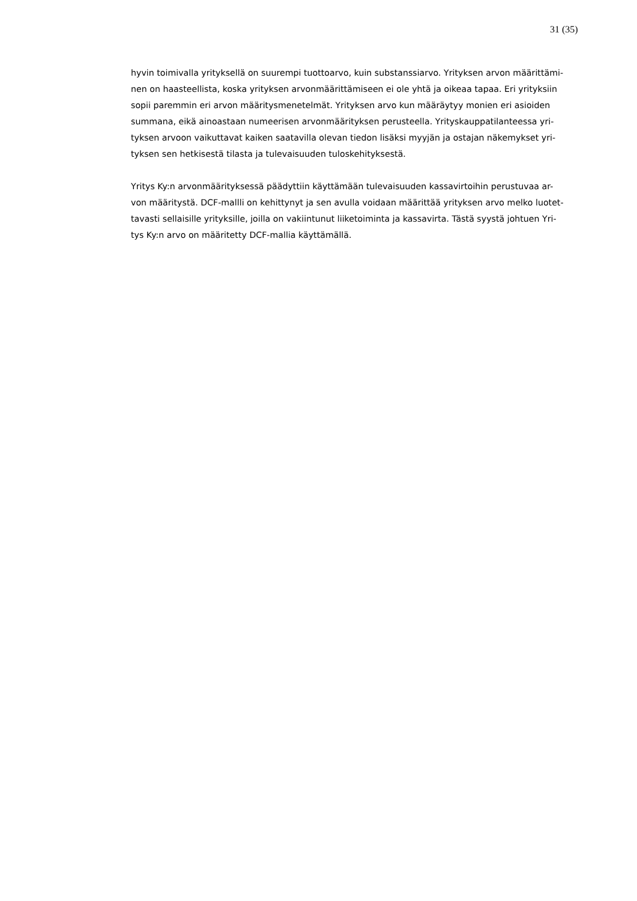31 (35)
hyvin toimivalla yrityksellä on suurempi tuottoarvo, kuin substanssiarvo. Yrityksen arvon määrittämi-
nen on haasteellista, koska yrityksen arvonmäärittämiseen ei ole yhtä ja oikeaa tapaa. Eri yrityksiin
sopii paremmin eri arvon määritysmenetelmät. Yrityksen arvo kun määräytyy monien eri asioiden
summana, eikä ainoastaan numeerisen arvonmäärityksen perusteella. Yrityskauppatilanteessa yri-
tyksen arvoon vaikuttavat kaiken saatavilla olevan tiedon lisäksi myyjän ja ostajan näkemykset yri-
tyksen sen hetkisestä tilasta ja tulevaisuuden tuloskehityksestä.
Yritys Ky:n arvonmäärityksessä päädyttiin käyttämään tulevaisuuden kassavirtoihin perustuvaa ar-
von määritystä. DCF-mallli on kehittynyt ja sen avulla voidaan määrittää yrityksen arvo melko luotet-
tavasti sellaisille yrityksille, joilla on vakiintunut liiketoiminta ja kassavirta. Tästä syystä johtuen Yri-
tys Ky:n arvo on määritetty DCF-mallia käyttämällä.